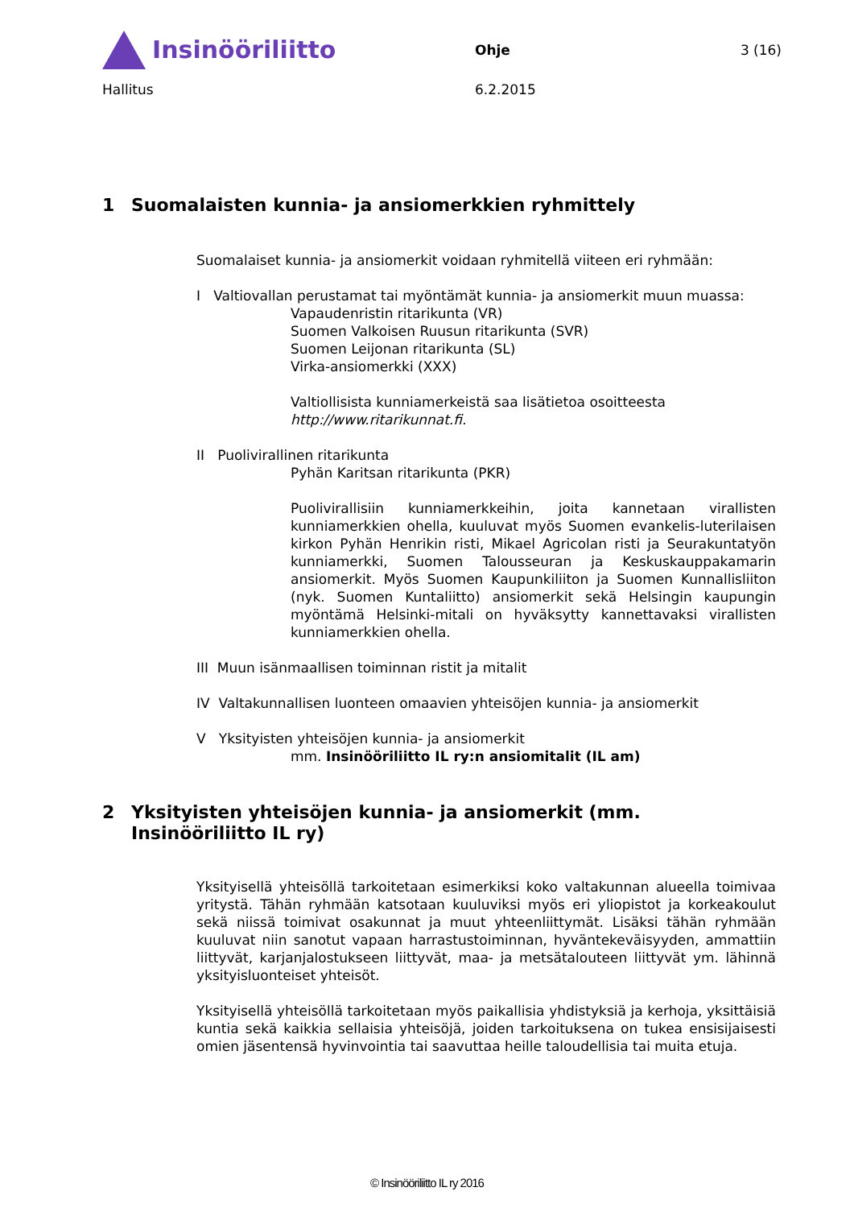Insinööriliitto
Ohje 3 (16)
Hallitus 6.2.2015
1 Suomalaisten kunnia- ja ansiomerkkien ryhmittely
Suomalaiset kunnia- ja ansiomerkit voidaan ryhmitellä viiteen eri ryhmään:
I Valtiovallan perustamat tai myöntämät kunnia- ja ansiomerkit muun muassa:
Vapaudenristin ritarikunta (VR)
Suomen Valkoisen Ruusun ritarikunta (SVR)
Suomen Leijonan ritarikunta (SL)
Virka-ansiomerkki (XXX)
Valtiollisista kunniamerkeistä saa lisätietoa osoitteesta
http://www.ritarikunnat.fi.
II Puolivirallinen ritarikunta
Pyhän Karitsan ritarikunta (PKR)
Puolivirallisiin kunniamerkkeihin, joita kannetaan virallisten kunniamerkkien ohella, kuuluvat myös Suomen evankelis-luterilaisen kirkon Pyhän Henrikin risti, Mikael Agricolan risti ja Seurakuntatyön kunniamerkki, Suomen Talousseuran ja Keskuskauppakamarin ansiomerkit. Myös Suomen Kaupunkiliiton ja Suomen Kunnallisliiton (nyk. Suomen Kuntaliitto) ansiomerkit sekä Helsingin kaupungin myöntämä Helsinki-mitali on hyväksytty kannettavaksi virallisten kunniamerkkien ohella.
III Muun isänmaallisen toiminnan ristit ja mitalit
IV Valtakunnallisen luonteen omaavien yhteisöjen kunnia- ja ansiomerkit
V Yksityisten yhteisöjen kunnia- ja ansiomerkit
mm. Insinööriliitto IL ry:n ansiomitalit (IL am)
2 Yksityisten yhteisöjen kunnia- ja ansiomerkit (mm. Insinööriliitto IL ry)
Yksityisellä yhteisöllä tarkoitetaan esimerkiksi koko valtakunnan alueella toimivaa yritystä. Tähän ryhmään katsotaan kuuluviksi myös eri yliopistot ja korkeakoulut sekä niissä toimivat osakunnat ja muut yhteenliittymät. Lisäksi tähän ryhmään kuuluvat niin sanotut vapaan harrastustoiminnan, hyväntekeväisyyden, ammattiin liittyvät, karjanjalostukseen liittyvät, maa- ja metsätalouteen liittyvät ym. lähinnä yksityisluonteiset yhteisöt.
Yksityisellä yhteisöllä tarkoitetaan myös paikallisia yhdistyksiä ja kerhoja, yksittäisiä kuntia sekä kaikkia sellaisia yhteisöjä, joiden tarkoituksena on tukea ensisijaisesti omien jäsentensä hyvinvointia tai saavuttaa heille taloudellisia tai muita etuja.
© Insinööriliitto IL ry 2016